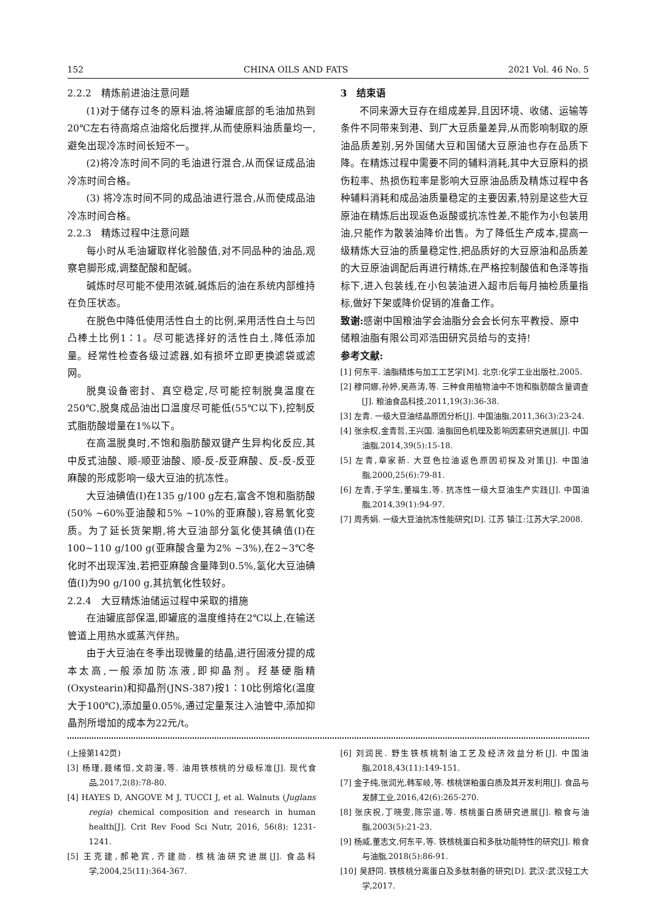152 CHINA OILS AND FATS 2021 Vol. 46 No. 5
2.2.2　精炼前进油注意问题
(1)对于储存过冬的原料油,将油罐底部的毛油加热到20℃左右待高熔点油熔化后搅拌,从而使原料油质量均一,避免出现冷冻时间长短不一。
(2)将冷冻时间不同的毛油进行混合,从而保证成品油冷冻时间合格。
(3) 将冷冻时间不同的成品油进行混合,从而使成品油冷冻时间合格。
2.2.3　精炼过程中注意问题
每小时从毛油罐取样化验酸值,对不同品种的油品,观察皂脚形成,调整配酸和配碱。
碱炼时尽可能不使用浓碱,碱炼后的油在系统内部维持在负压状态。
在脱色中降低使用活性白土的比例,采用活性白土与凹凸棒土比例1∶1。尽可能选择好的活性白土,降低添加量。经常性检查各级过滤器,如有损坏立即更换滤袋或滤网。
脱臭设备密封、真空稳定,尽可能控制脱臭温度在250℃,脱臭成品油出口温度尽可能低(55℃以下),控制反式脂肪酸增量在1%以下。
在高温脱臭时,不饱和脂肪酸双键产生异构化反应,其中反式油酸、顺-顺亚油酸、顺-反-反亚麻酸、反-反-反亚麻酸的形成影响一级大豆油的抗冻性。
大豆油碘值(I)在135 g/100 g左右,富含不饱和脂肪酸(50% ~60%亚油酸和5% ~10%的亚麻酸),容易氧化变质。为了延长货架期,将大豆油部分氢化使其碘值(I)在100~110 g/100 g(亚麻酸含量为2% ~3%),在2~3℃冬化时不出现浑浊,若把亚麻酸含量降到0.5%,氢化大豆油碘值(I)为90 g/100 g,其抗氧化性较好。
2.2.4　大豆精炼油储运过程中采取的措施
在油罐底部保温,即罐底的温度维持在2℃以上,在输送管道上用热水或蒸汽伴热。
由于大豆油在冬季出现微量的结晶,进行固液分提的成本太高,一般添加防冻液,即抑晶剂。羟基硬脂精(Oxystearin)和抑晶剂(JNS-387)按1∶10比例熔化(温度大于100℃),添加量0.05%,通过定量泵注入油管中,添加抑晶剂所增加的成本为22元/t。
3　结束语
不同来源大豆存在组成差异,且因环境、收储、运输等条件不同带来到港、到厂大豆质量差异,从而影响制取的原油品质差别,另外国储大豆和国储大豆原油也存在品质下降。在精炼过程中需要不同的辅料消耗,其中大豆原料的损伤粒率、热损伤粒率是影响大豆原油品质及精炼过程中各种辅料消耗和成品油质量稳定的主要因素,特别是这些大豆原油在精炼后出现返色返酸或抗冻性差,不能作为小包装用油,只能作为散装油降价出售。为了降低生产成本,提高一级精炼大豆油的质量稳定性,把品质好的大豆原油和品质差的大豆原油调配后再进行精炼,在严格控制酸值和色泽等指标下,进入包装线,在小包装油进入超市后每月抽检质量指标,做好下架或降价促销的准备工作。
致谢: 感谢中国粮油学会油脂分会会长何东平教授、原中储粮油脂有限公司邓浩田研究员给与的支持!
参考文献:
[1] 何东平. 油脂精炼与加工工艺学[M]. 北京:化学工业出版社,2005.
[2] 穆同娜,孙婷,吴燕涛,等. 三种食用植物油中不饱和脂肪酸含量调查[J]. 粮油食品科技,2011,19(3):36-38.
[3] 左青. 一级大豆油结晶原因分析[J]. 中国油脂,2011,36(3):23-24.
[4] 张余权,金青哲,王兴国. 油脂回色机理及影响因素研究进展[J]. 中国油脂,2014,39(5):15-18.
[5] 左青,章家新. 大豆色拉油返色原因初探及对策[J]. 中国油脂,2000,25(6):79-81.
[6] 左青,于学生,董福生,等. 抗冻性一级大豆油生产实践[J]. 中国油脂,2014,39(1):94-97.
[7] 周秀娟. 一级大豆油抗冻性能研究[D]. 江苏 镇江:江苏大学,2008.
(上接第142页)
[3] 杨瑾,聂绪恒,文韵漫,等. 油用铁核桃的分级标准[J]. 现代食品,2017,2(8):78-80.
[4] HAYES D, ANGOVE M J, TUCCI J, et al. Walnuts (Juglans regia) chemical composition and research in human health[J]. Crit Rev Food Sci Nutr, 2016, 56(8): 1231-1241.
[5] 王克建,郝艳宾,齐建勋. 核桃油研究进展[J]. 食品科学,2004,25(11):364-367.
[6] 刘润民. 野生铁核桃制油工艺及经济效益分析[J]. 中国油脂,2018,43(11):149-151.
[7] 金子纯,张润光,韩军岐,等. 核桃饼粕蛋白质及其开发利用[J]. 食品与发酵工业,2016,42(6):265-270.
[8] 张庆祝,丁晓雯,陈宗道,等. 核桃蛋白质研究进展[J]. 粮食与油脂,2003(5):21-23.
[9] 杨威,董志文,何东平,等. 铁核桃蛋白和多肽功能特性的研究[J]. 粮食与油脂,2018(5):86-91.
[10] 吴舒同. 铁核桃分离蛋白及多肽制备的研究[D]. 武汉:武汉轻工大学,2017.